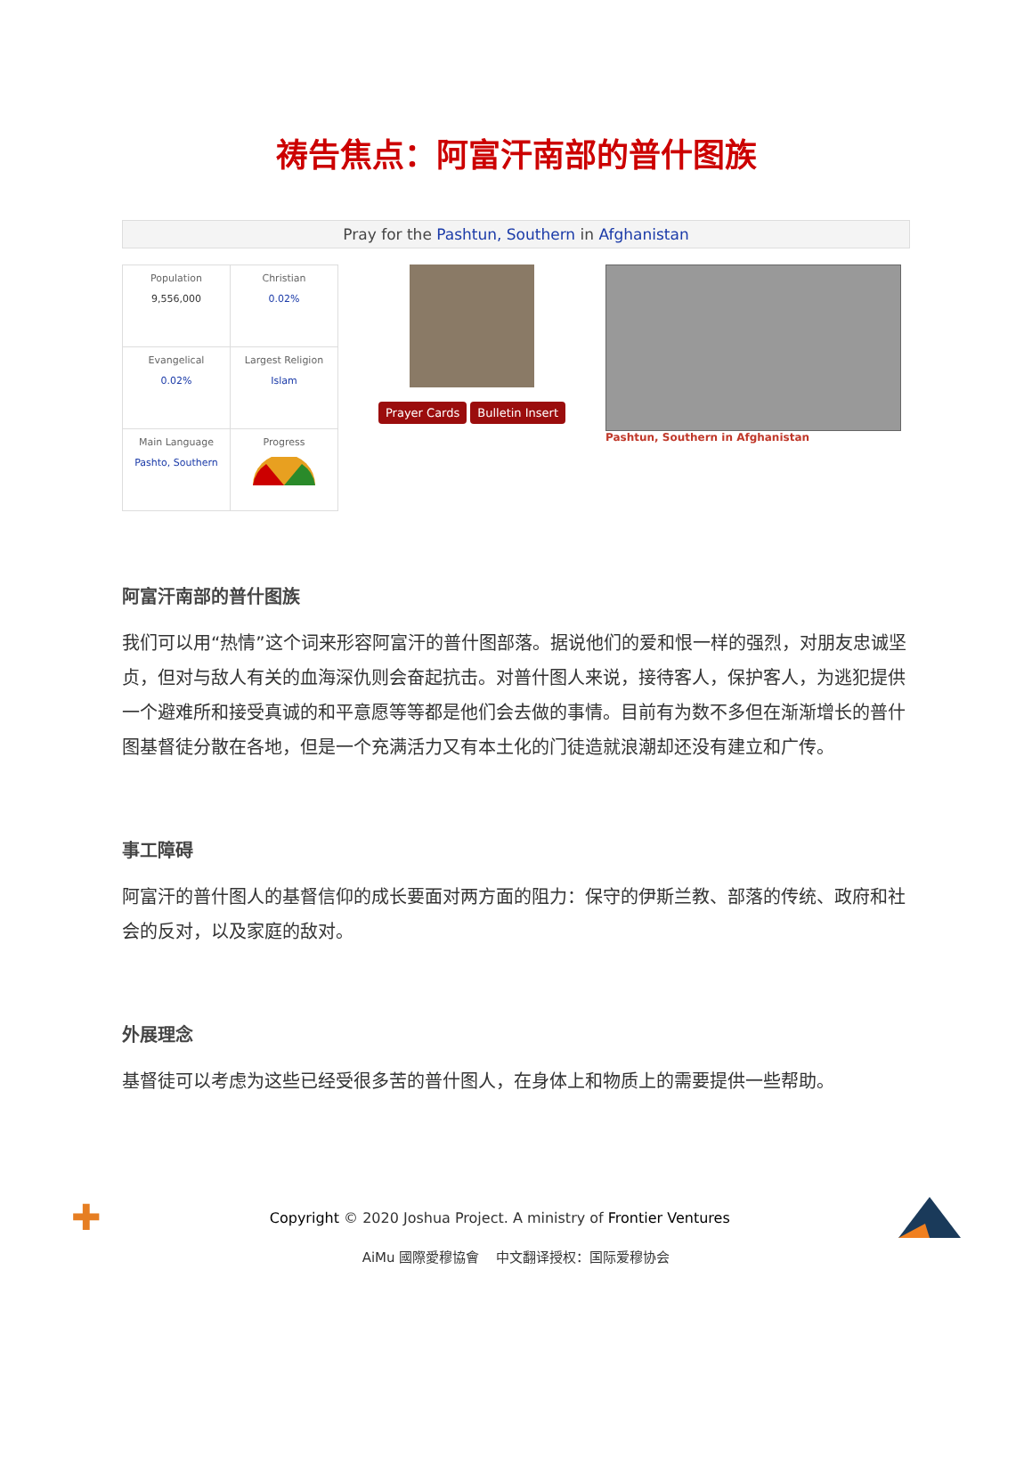祷告焦点：阿富汗南部的普什图族
Pray for the Pashtun, Southern in Afghanistan
| Population 9,556,000 | Christian 0.02% |
| Evangelical 0.02% | Largest Religion Islam |
| Main Language Pashto, Southern | Progress |
Prayer Cards Bulletin Insert
Pashtun, Southern in Afghanistan
阿富汗南部的普什图族
我们可以用“热情”这个词来形容阿富汗的普什图部落。据说他们的爱和恨一样的强烈，对朋友忠诚坚贞，但对与敌人有关的血海深仇则会奋起抗击。对普什图人来说，接待客人，保护客人，为逃犯提供一个避难所和接受真诚的和平意愿等等都是他们会去做的事情。目前有为数不多但在渐渐增长的普什图基督徒分散在各地，但是一个充满活力又有本土化的门徒造就浪潮却还没有建立和广传。
事工障碍
阿富汗的普什图人的基督信仰的成长要面对两方面的阻力：保守的伊斯兰教、部落的传统、政府和社会的反对，以及家庭的敌对。
外展理念
基督徒可以考虑为这些已经受很多苦的普什图人，在身体上和物质上的需要提供一些帮助。
✚ Copyright © 2020 Joshua Project. A ministry of Frontier Ventures
AiMu 國際愛穆協會 中文翻译授权：国际爱穆协会